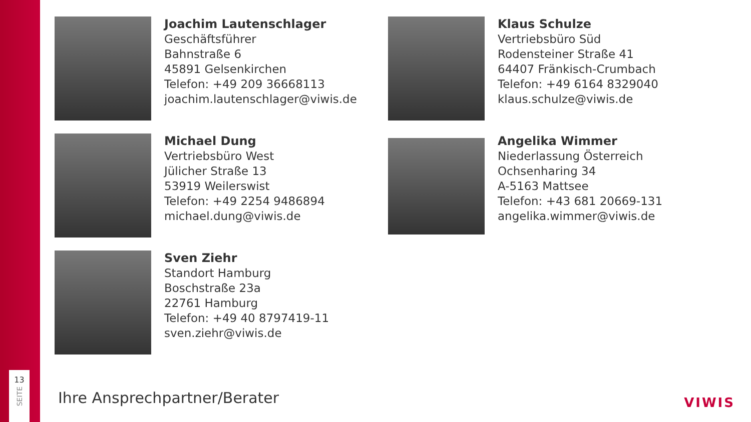Joachim Lautenschlager
Geschäftsführer
Bahnstraße 6
45891 Gelsenkirchen
Telefon: +49 209 36668113
joachim.lautenschlager@viwis.de
Klaus Schulze
Vertriebsbüro Süd
Rodensteiner Straße 41
64407 Fränkisch-Crumbach
Telefon: +49 6164 8329040
klaus.schulze@viwis.de
Michael Dung
Vertriebsbüro West
Jülicher Straße 13
53919 Weilerswist
Telefon: +49 2254 9486894
michael.dung@viwis.de
Angelika Wimmer
Niederlassung Österreich
Ochsenharing 34
A-5163 Mattsee
Telefon: +43 681 20669-131
angelika.wimmer@viwis.de
Sven Ziehr
Standort Hamburg
Boschstraße 23a
22761 Hamburg
Telefon: +49 40 8797419-11
sven.ziehr@viwis.de
13
SEITE
Ihre Ansprechpartner/Berater VIWIS